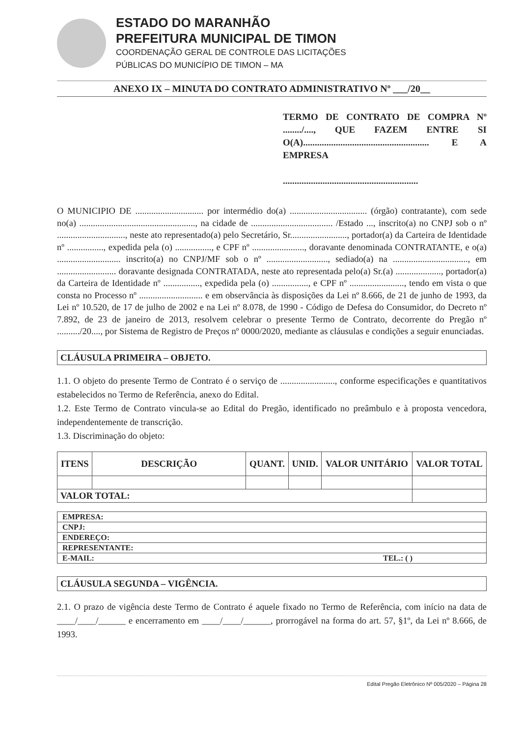ESTADO DO MARANHÃO
PREFEITURA MUNICIPAL DE TIMON
COORDENAÇÃO GERAL DE CONTROLE DAS LICITAÇÕES
PÚBLICAS DO MUNICÍPIO DE TIMON – MA
ANEXO IX – MINUTA DO CONTRATO ADMINISTRATIVO Nº ___/20__
TERMO DE CONTRATO DE COMPRA Nº ......../...., QUE FAZEM ENTRE SI O(A)...................................................... E A EMPRESA
..........................................................
O MUNICIPIO DE .............................. por intermédio do(a) .................................. (órgão) contratante), com sede no(a) ..................................................., na cidade de .................................... /Estado ..., inscrito(a) no CNPJ sob o nº .............................., neste ato representado(a) pelo Secretário, Sr........................., portador(a) da Carteira de Identidade nº ................, expedida pela (o) ................, e CPF nº ......................., doravante denominada CONTRATANTE, e o(a) ............................ inscrito(a) no CNPJ/MF sob o nº ..........................., sediado(a) na ................................., em .......................... doravante designada CONTRATADA, neste ato representada pelo(a) Sr.(a) ...................., portador(a) da Carteira de Identidade nº ................, expedida pela (o) ................, e CPF nº ........................, tendo em vista o que consta no Processo nº ............................ e em observância às disposições da Lei nº 8.666, de 21 de junho de 1993, da Lei nº 10.520, de 17 de julho de 2002 e na Lei nº 8.078, de 1990 - Código de Defesa do Consumidor, do Decreto nº 7.892, de 23 de janeiro de 2013, resolvem celebrar o presente Termo de Contrato, decorrente do Pregão nº ........../20...., por Sistema de Registro de Preços nº 0000/2020, mediante as cláusulas e condições a seguir enunciadas.
CLÁUSULA PRIMEIRA – OBJETO.
1.1. O objeto do presente Termo de Contrato é o serviço de ........................, conforme especificações e quantitativos estabelecidos no Termo de Referência, anexo do Edital.
1.2. Este Termo de Contrato vincula-se ao Edital do Pregão, identificado no preâmbulo e à proposta vencedora, independentemente de transcrição.
1.3. Discriminação do objeto:
| ITENS | DESCRIÇÃO | QUANT. | UNID. | VALOR UNITÁRIO | VALOR TOTAL |
| --- | --- | --- | --- | --- | --- |
| VALOR TOTAL: | | | | | |
| EMPRESA: | |
| CNPJ: | |
| ENDEREÇO: | |
| REPRESENTANTE: | |
| E-MAIL: | TEL.: ( ) |
CLÁUSULA SEGUNDA – VIGÊNCIA.
2.1. O prazo de vigência deste Termo de Contrato é aquele fixado no Termo de Referência, com início na data de ____/____/______ e encerramento em ____/____/______, prorrogável na forma do art. 57, §1º, da Lei nº 8.666, de 1993.
Edital Pregão Eletrônico Nº 005/2020 – Página 28